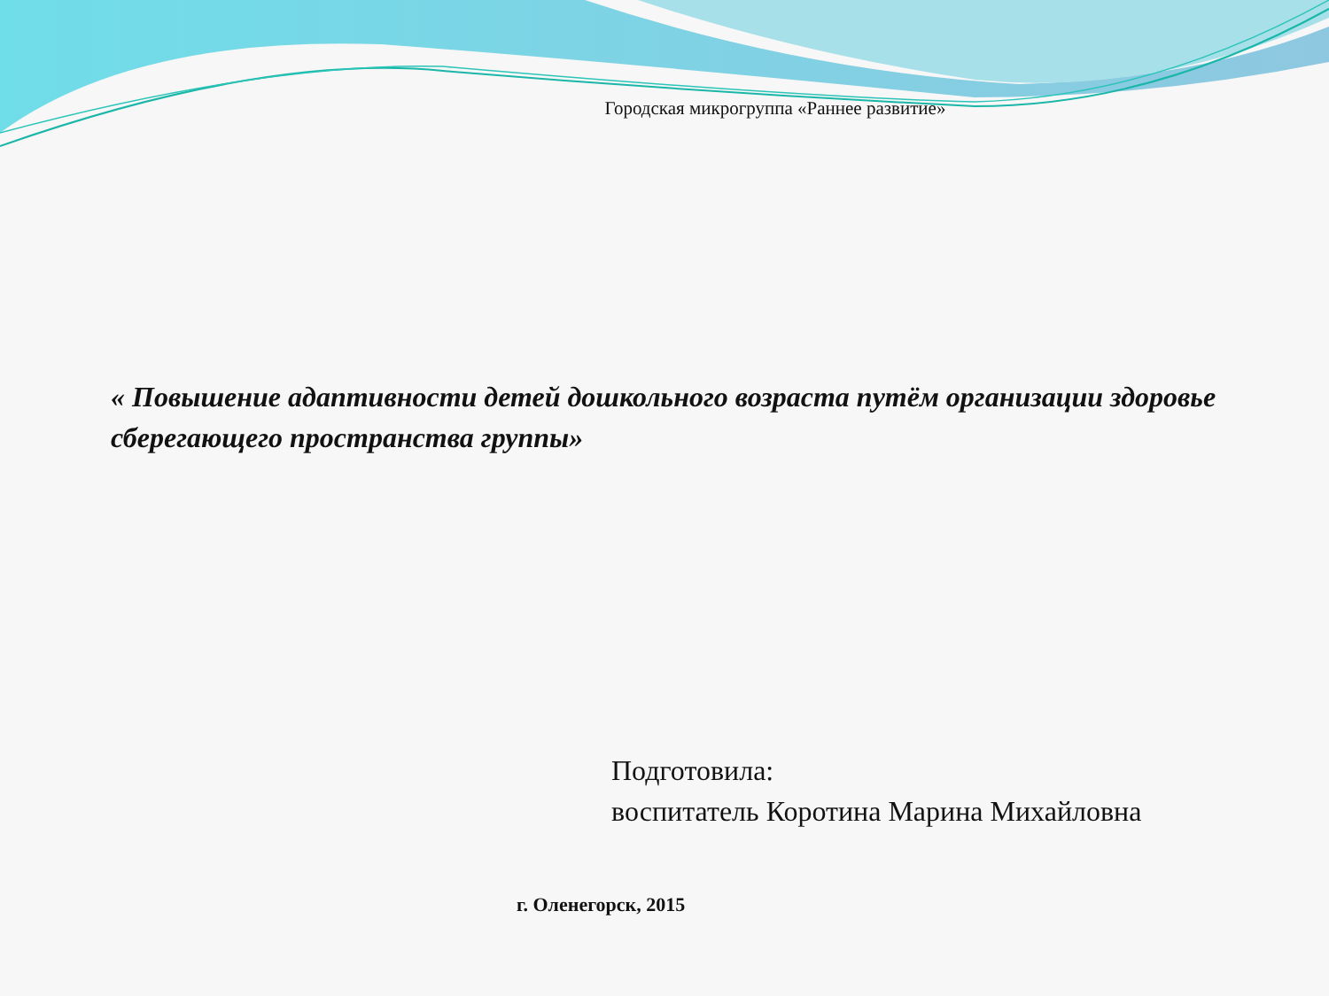Городская микрогруппа «Раннее развитие»
« Повышение адаптивности детей дошкольного возраста путём организации здоровье сберегающего пространства группы»
Подготовила:
воспитатель Коротина Марина Михайловна
г. Оленегорск, 2015